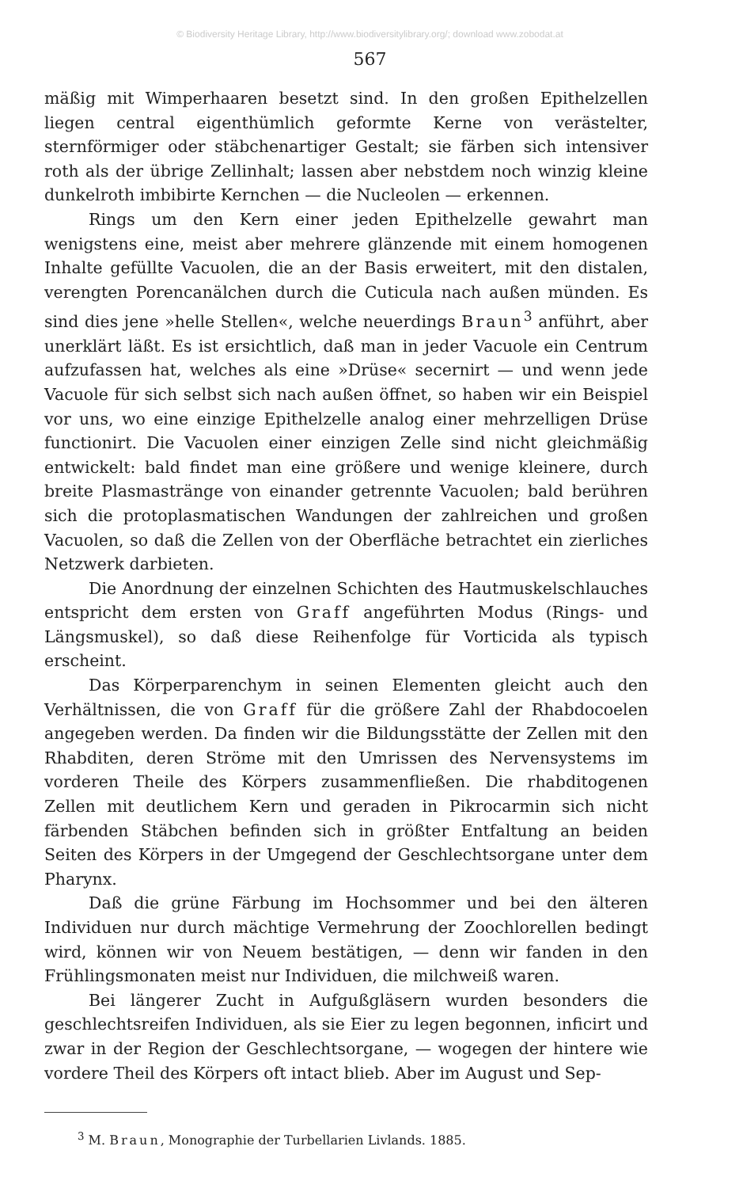© Biodiversity Heritage Library, http://www.biodiversitylibrary.org/; download www.zobodat.at
567
mäßig mit Wimperhaaren besetzt sind. In den großen Epithelzellen liegen central eigenthümlich geformte Kerne von verästelter, sternförmiger oder stäbchenartiger Gestalt; sie färben sich intensiver roth als der übrige Zellinhalt; lassen aber nebstdem noch winzig kleine dunkelroth imbibirte Kernchen — die Nucleolen — erkennen.
Rings um den Kern einer jeden Epithelzelle gewahrt man wenigstens eine, meist aber mehrere glänzende mit einem homogenen Inhalte gefüllte Vacuolen, die an der Basis erweitert, mit den distalen, verengten Porencanälchen durch die Cuticula nach außen münden. Es sind dies jene »helle Stellen«, welche neuerdings Braun<sup>3</sup> anführt, aber unerklärt läßt. Es ist ersichtlich, daß man in jeder Vacuole ein Centrum aufzufassen hat, welches als eine »Drüse« secernirt — und wenn jede Vacuole für sich selbst sich nach außen öffnet, so haben wir ein Beispiel vor uns, wo eine einzige Epithelzelle analog einer mehrzelligen Drüse functionirt. Die Vacuolen einer einzigen Zelle sind nicht gleichmäßig entwickelt: bald findet man eine größere und wenige kleinere, durch breite Plasmastränge von einander getrennte Vacuolen; bald berühren sich die protoplasmatischen Wandungen der zahlreichen und großen Vacuolen, so daß die Zellen von der Oberfläche betrachtet ein zierliches Netzwerk darbieten.
Die Anordnung der einzelnen Schichten des Hautmuskelschlauches entspricht dem ersten von Graff angeführten Modus (Rings- und Längsmuskel), so daß diese Reihenfolge für Vorticida als typisch erscheint.
Das Körperparenchym in seinen Elementen gleicht auch den Verhältnissen, die von Graff für die größere Zahl der Rhabdocoelen angegeben werden. Da finden wir die Bildungsstätte der Zellen mit den Rhabditen, deren Ströme mit den Umrissen des Nervensystems im vorderen Theile des Körpers zusammenfließen. Die rhabditogenen Zellen mit deutlichem Kern und geraden in Pikrocarmin sich nicht färbenden Stäbchen befinden sich in größter Entfaltung an beiden Seiten des Körpers in der Umgegend der Geschlechtsorgane unter dem Pharynx.
Daß die grüne Färbung im Hochsommer und bei den älteren Individuen nur durch mächtige Vermehrung der Zoochlorellen bedingt wird, können wir von Neuem bestätigen, — denn wir fanden in den Frühlingsmonaten meist nur Individuen, die milchweiß waren.
Bei längerer Zucht in Aufgußgläsern wurden besonders die geschlechtsreifen Individuen, als sie Eier zu legen begonnen, inficirt und zwar in der Region der Geschlechtsorgane, — wogegen der hintere wie vordere Theil des Körpers oft intact blieb. Aber im August und Sep-
<sup>3</sup> M. Braun, Monographie der Turbellarien Livlands. 1885.